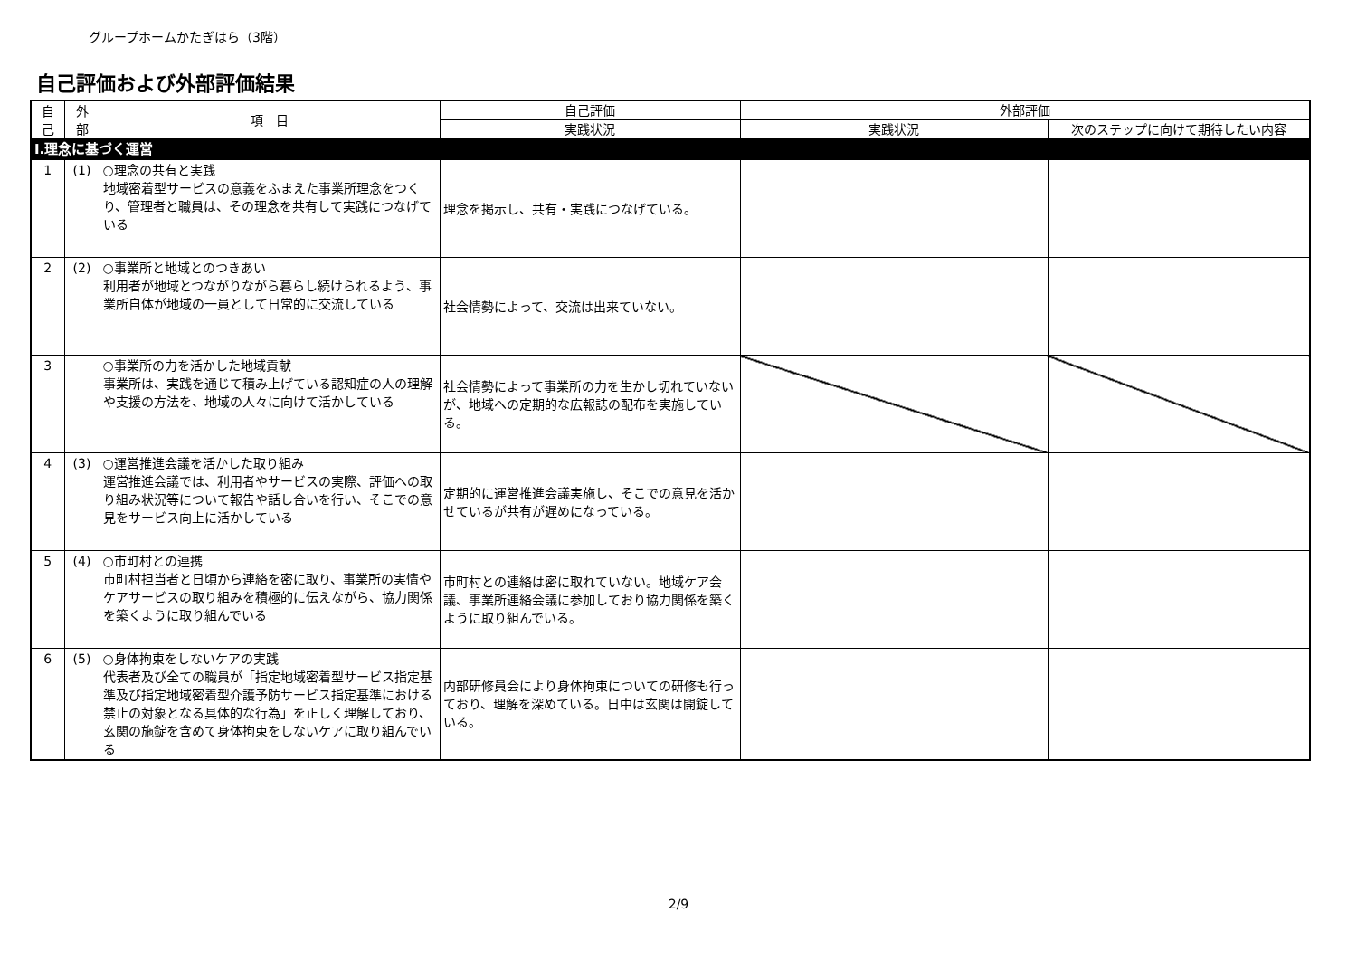グループホームかたぎはら（3階）
自己評価および外部評価結果
| 自 己 | 外 部 | 項 目 | 自己評価 | 外部評価 | |
| --- | --- | --- | --- | --- | --- |
| | | | 実践状況 | 実践状況 | 次のステップに向けて期待したい内容 |
| Ⅰ.理念に基づく運営 | | | | | |
| 1 | (1) | ○理念の共有と実践 地域密着型サービスの意義をふまえた事業所理念をつくり、管理者と職員は、その理念を共有して実践につなげている | 理念を掲示し、共有・実践につなげている。 | | |
| 2 | (2) | ○事業所と地域とのつきあい 利用者が地域とつながりながら暮らし続けられるよう、事業所自体が地域の一員として日常的に交流している | 社会情勢によって、交流は出来ていない。 | | |
| 3 | | ○事業所の力を活かした地域貢献 事業所は、実践を通じて積み上げている認知症の人の理解や支援の方法を、地域の人々に向けて活かしている | 社会情勢によって事業所の力を生かし切れていないが、地域への定期的な広報誌の配布を実施している。 | | |
| 4 | (3) | ○運営推進会議を活かした取り組み 運営推進会議では、利用者やサービスの実際、評価への取り組み状況等について報告や話し合いを行い、そこでの意見をサービス向上に活かしている | 定期的に運営推進会議実施し、そこでの意見を活かせているが共有が遅めになっている。 | | |
| 5 | (4) | ○市町村との連携 市町村担当者と日頃から連絡を密に取り、事業所の実情やケアサービスの取り組みを積極的に伝えながら、協力関係を築くように取り組んでいる | 市町村との連絡は密に取れていない。地域ケア会議、事業所連絡会議に参加しており協力関係を築くように取り組んでいる。 | | |
| 6 | (5) | ○身体拘束をしないケアの実践 代表者及び全ての職員が「指定地域密着型サービス指定基準及び指定地域密着型介護予防サービス指定基準における禁止の対象となる具体的な行為」を正しく理解しており、玄関の施錠を含めて身体拘束をしないケアに取り組んでいる | 内部研修員会により身体拘束についての研修も行っており、理解を深めている。日中は玄関は開錠している。 | | |
2/9